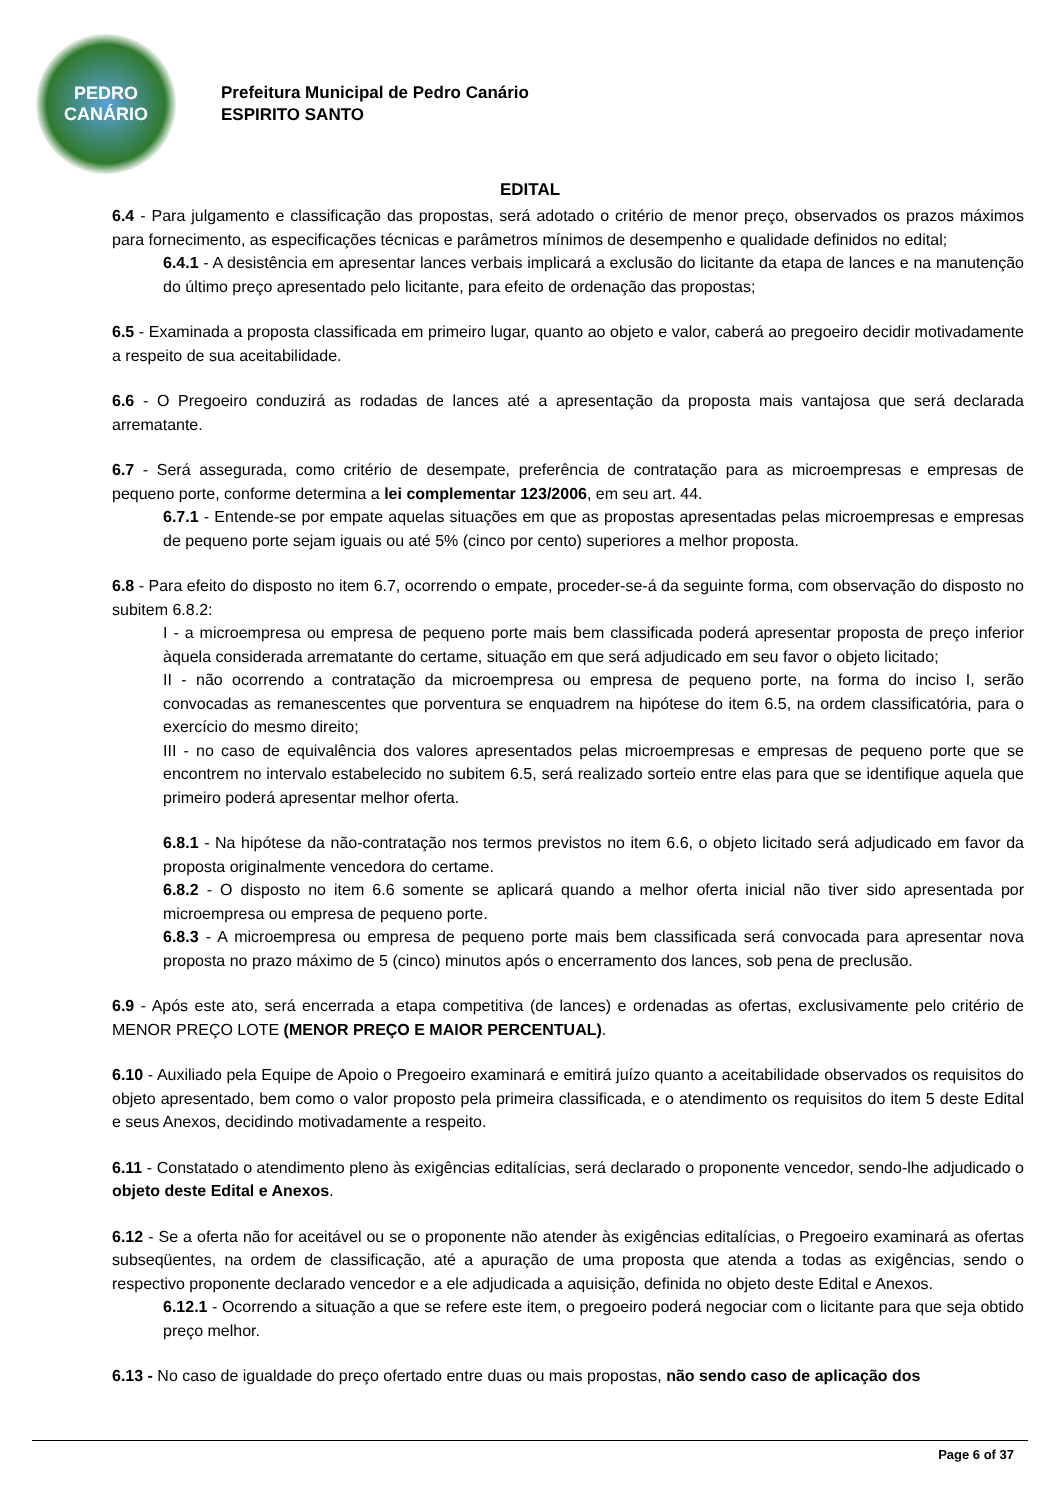PEDRO
CANÁRIO
Prefeitura Municipal de Pedro Canário
ESPIRITO SANTO
EDITAL
6.4 - Para julgamento e classificação das propostas, será adotado o critério de menor preço, observados os prazos máximos para fornecimento, as especificações técnicas e parâmetros mínimos de desempenho e qualidade definidos no edital;
6.4.1 - A desistência em apresentar lances verbais implicará a exclusão do licitante da etapa de lances e na manutenção do último preço apresentado pelo licitante, para efeito de ordenação das propostas;
6.5 - Examinada a proposta classificada em primeiro lugar, quanto ao objeto e valor, caberá ao pregoeiro decidir motivadamente a respeito de sua aceitabilidade.
6.6 - O Pregoeiro conduzirá as rodadas de lances até a apresentação da proposta mais vantajosa que será declarada arrematante.
6.7 - Será assegurada, como critério de desempate, preferência de contratação para as microempresas e empresas de pequeno porte, conforme determina a lei complementar 123/2006, em seu art. 44.
6.7.1 - Entende-se por empate aquelas situações em que as propostas apresentadas pelas microempresas e empresas de pequeno porte sejam iguais ou até 5% (cinco por cento) superiores a melhor proposta.
6.8 - Para efeito do disposto no item 6.7, ocorrendo o empate, proceder-se-á da seguinte forma, com observação do disposto no subitem 6.8.2:
I - a microempresa ou empresa de pequeno porte mais bem classificada poderá apresentar proposta de preço inferior àquela considerada arrematante do certame, situação em que será adjudicado em seu favor o objeto licitado;
II - não ocorrendo a contratação da microempresa ou empresa de pequeno porte, na forma do inciso I, serão convocadas as remanescentes que porventura se enquadrem na hipótese do item 6.5, na ordem classificatória, para o exercício do mesmo direito;
III - no caso de equivalência dos valores apresentados pelas microempresas e empresas de pequeno porte que se encontrem no intervalo estabelecido no subitem 6.5, será realizado sorteio entre elas para que se identifique aquela que primeiro poderá apresentar melhor oferta.
6.8.1 - Na hipótese da não-contratação nos termos previstos no item 6.6, o objeto licitado será adjudicado em favor da proposta originalmente vencedora do certame.
6.8.2 - O disposto no item 6.6 somente se aplicará quando a melhor oferta inicial não tiver sido apresentada por microempresa ou empresa de pequeno porte.
6.8.3 - A microempresa ou empresa de pequeno porte mais bem classificada será convocada para apresentar nova proposta no prazo máximo de 5 (cinco) minutos após o encerramento dos lances, sob pena de preclusão.
6.9 - Após este ato, será encerrada a etapa competitiva (de lances) e ordenadas as ofertas, exclusivamente pelo critério de MENOR PREÇO LOTE (MENOR PREÇO E MAIOR PERCENTUAL).
6.10 - Auxiliado pela Equipe de Apoio o Pregoeiro examinará e emitirá juízo quanto a aceitabilidade observados os requisitos do objeto apresentado, bem como o valor proposto pela primeira classificada, e o atendimento os requisitos do item 5 deste Edital e seus Anexos, decidindo motivadamente a respeito.
6.11 - Constatado o atendimento pleno às exigências editalícias, será declarado o proponente vencedor, sendo-lhe adjudicado o objeto deste Edital e Anexos.
6.12 - Se a oferta não for aceitável ou se o proponente não atender às exigências editalícias, o Pregoeiro examinará as ofertas subseqüentes, na ordem de classificação, até a apuração de uma proposta que atenda a todas as exigências, sendo o respectivo proponente declarado vencedor e a ele adjudicada a aquisição, definida no objeto deste Edital e Anexos.
6.12.1 - Ocorrendo a situação a que se refere este item, o pregoeiro poderá negociar com o licitante para que seja obtido preço melhor.
6.13 - No caso de igualdade do preço ofertado entre duas ou mais propostas, não sendo caso de aplicação dos
Page 6 of 37